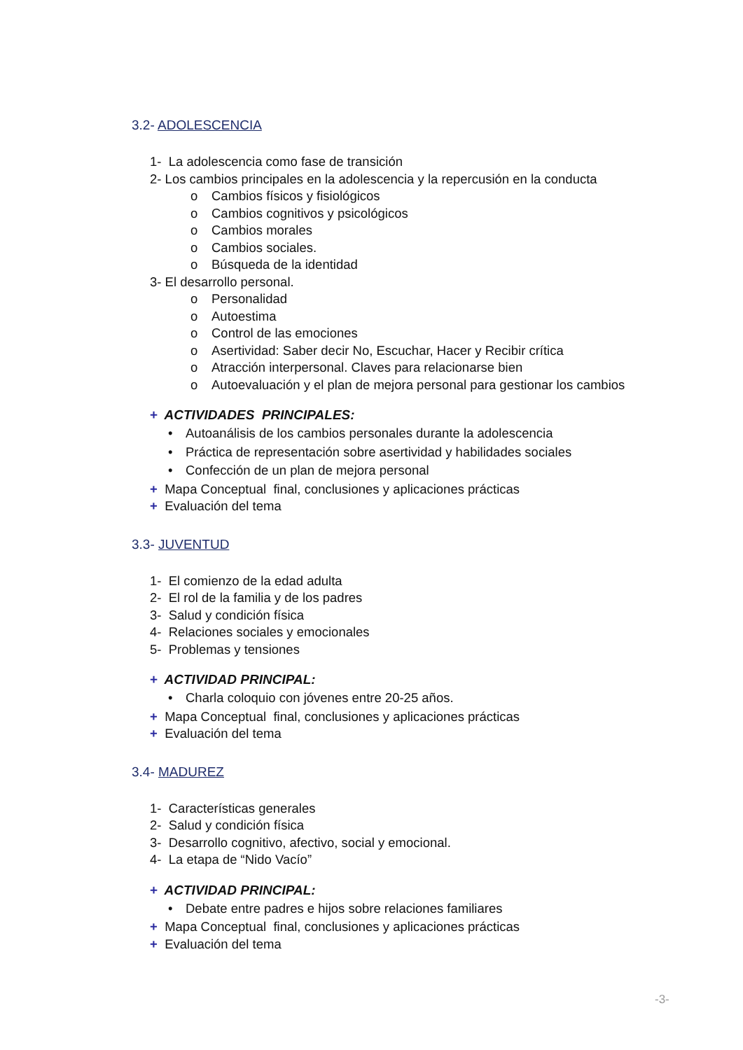3.2- ADOLESCENCIA
1- La adolescencia como fase de transición
2- Los cambios principales en la adolescencia y la repercusión en la conducta
o Cambios físicos y fisiológicos
o Cambios cognitivos y psicológicos
o Cambios morales
o Cambios sociales.
o Búsqueda de la identidad
3- El desarrollo personal.
o Personalidad
o Autoestima
o Control de las emociones
o Asertividad: Saber decir No, Escuchar, Hacer y Recibir crítica
o Atracción interpersonal. Claves para relacionarse bien
o Autoevaluación y el plan de mejora personal para gestionar los cambios
+ ACTIVIDADES PRINCIPALES:
• Autoanálisis de los cambios personales durante la adolescencia
• Práctica de representación sobre asertividad y habilidades sociales
• Confección de un plan de mejora personal
+ Mapa Conceptual final, conclusiones y aplicaciones prácticas
+ Evaluación del tema
3.3- JUVENTUD
1- El comienzo de la edad adulta
2- El rol de la familia y de los padres
3- Salud y condición física
4- Relaciones sociales y emocionales
5- Problemas y tensiones
+ ACTIVIDAD PRINCIPAL:
• Charla coloquio con jóvenes entre 20-25 años.
+ Mapa Conceptual final, conclusiones y aplicaciones prácticas
+ Evaluación del tema
3.4- MADUREZ
1- Características generales
2- Salud y condición física
3- Desarrollo cognitivo, afectivo, social y emocional.
4- La etapa de “Nido Vacío”
+ ACTIVIDAD PRINCIPAL:
• Debate entre padres e hijos sobre relaciones familiares
+ Mapa Conceptual final, conclusiones y aplicaciones prácticas
+ Evaluación del tema
-3-